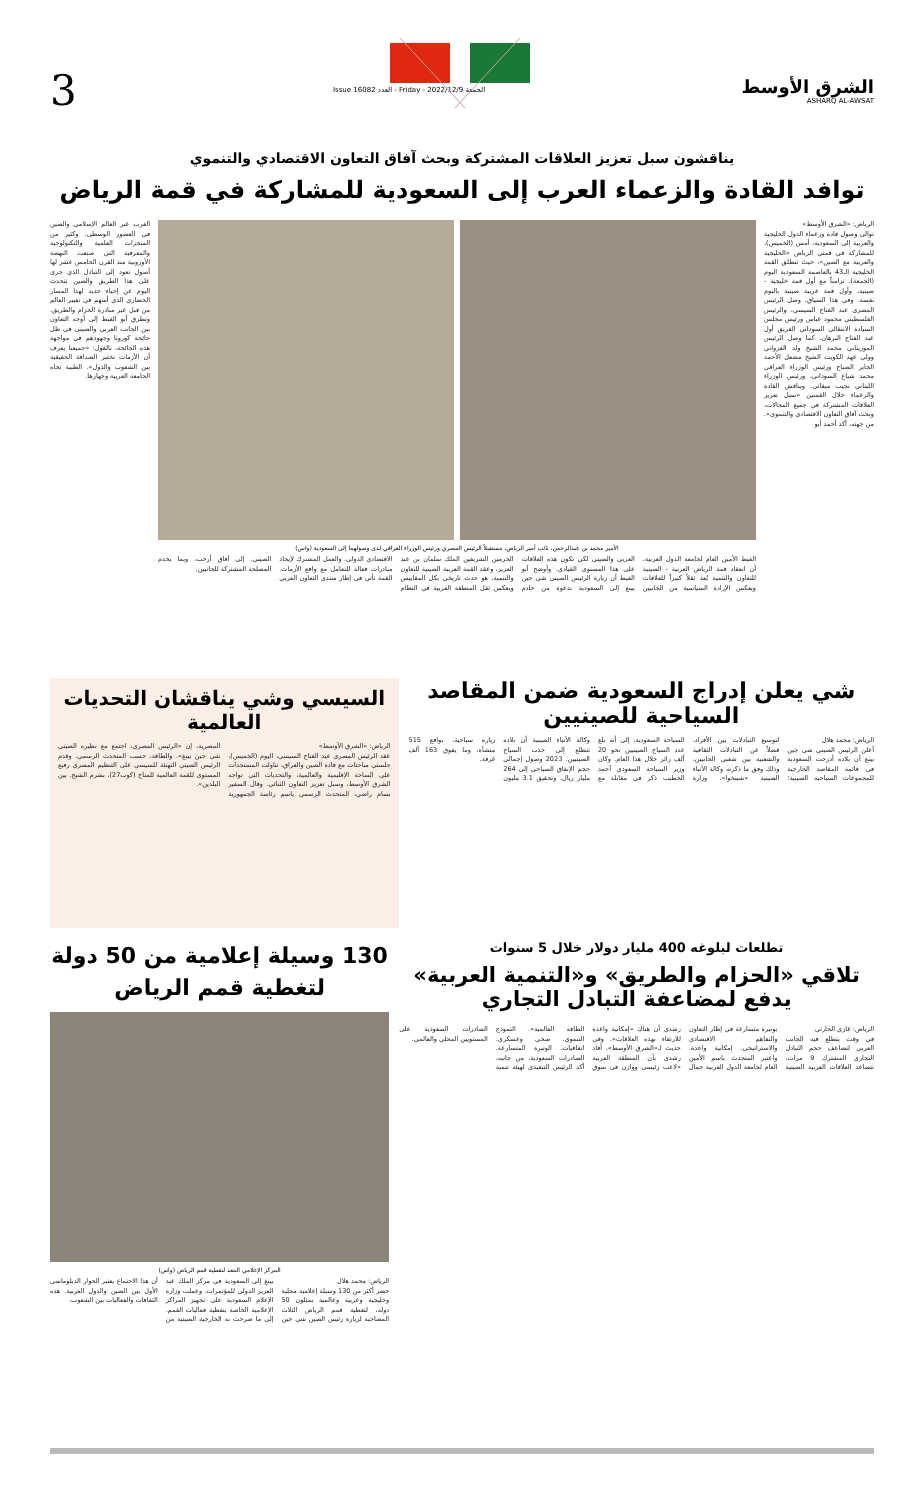3
Issue 16082 العدد - Friday - 2022/12/9 الجمعة
الشرق الأوسط
ASHARQ AL-AWSAT
يناقشون سبل تعزيز العلاقات المشتركة وبحث آفاق التعاون الاقتصادي والتنموي
توافد القادة والزعماء العرب إلى السعودية للمشاركة في قمة الرياض
الرياض: «الشرق الأوسط»
توالى وصول قادة وزعماء الدول الخليجية والعربية إلى السعودية، أمس (الخميس)، للمشاركة في قمتي الرياض «الخليجية والعربية مع الصين»، حيث تنطلق القمة الخليجية الـ43 بالعاصمة السعودية اليوم (الجمعة)، تزامناً مع أول قمة خليجية - صينية، وأول قمة عربية صينية باليوم نفسه. وفي هذا السياق، وصل الرئيس المصري عبد الفتاح السيسي، والرئيس الفلسطيني محمود عباس ورئيس مجلس السيادة الانتقالي السوداني الفريق أول عبد الفتاح البرهان، كما وصل الرئيس الموريتاني محمد الشيخ ولد الغزواني وولي عهد الكويت الشيخ مشعل الأحمد الجابر الصباح ورئيس الوزراء العراقي محمد شياع السوداني، ورئيس الوزراء اللبناني نجيب ميقاتي. ويناقش القادة والزعماء خلال القمتين «سبل تعزيز العلاقات المشتركة في جميع المجالات، وبحث آفاق التعاون الاقتصادي والتنموي». من جهته، أكد أحمد أبو
الأمير محمد بن عبدالرحمن، نائب أمير الرياض، مستقبلاً الرئيس المصري ورئيس الوزراء العراقي لدى وصولهما إلى السعودية (واس)
الغيط الأمين العام لجامعة الدول العربية، أن انعقاد قمة الرياض العربية - الصينية للتعاون والتنمية يُعد ثقلاً كبيراً للعلاقات ويعكس الإرادة السياسية من الجانبين العربي والصيني لكي تكون هذه العلاقات على هذا المستوى القيادي. وأوضح أبو الغيط أن زيارة الرئيس الصيني شي جين بينغ إلى السعودية بدعوة من خادم الحرمين الشريفين الملك سلمان بن عبد العزيز، وعقد القمة العربية الصينية للتعاون والتنمية، هو حدث تاريخي بكل المقاييس ويعكس ثقل المنطقة العربية في النظام الاقتصادي الدولي. والعمل المشترك لإيجاد مبادرات فعالة للتعامل مع واقع الأزمات. القمة تأتي في إطار منتدى التعاون العربي الصيني. إلى آفاق أرحب، وبما يخدم المصلحة المشتركة للجانبين.
الغرب عبر العالم الإسلامي والصين في العصور الوسطى. وكثير من المنجزات العلمية والتكنولوجية والمعرفية التي صنعت النهضة الأوروبية منذ القرن الخامس عشر لها أصول تعود إلى التبادل الذي جرى على هذا الطريق والصين تتحدث اليوم عن إحياء جديد لهذا المسار الحضاري الذي أسهم في تغيير العالم من قبل عبر مبادرة الحزام والطريق. وتطرق أبو الغيط إلى أوجه التعاون بين الجانب العربي والصيني في ظل جائحة كورونا وجهودهم في مواجهة هذه الجائحة، بالقول: «جميعنا يعرف أن الأزمات تختبر الصداقة الحقيقية بين الشعوب والدول». الطبية تجاه الجامعة العربية وجهازها.
شي يعلن إدراج السعودية ضمن المقاصد السياحية للصينيين
الرياض: محمد هلال
أعلن الرئيس الصيني شي جين بينغ أن بلاده أدرجت السعودية في قائمة المقاصد الخارجية للمجموعات السياحية الصينية؛ لتوسيع التبادلات بين الأفراد، فضلاً عن التبادلات الثقافية والشعبية بين شعبي الجانبين، وذلك وفق ما ذكرته وكالة الأنباء الصينية «شينخوا». وزارة السياحة السعودية، إلى أنه بلغ عدد السياح الصينيين نحو 20 ألف زائر خلال هذا العام. وكان وزير السياحة السعودي أحمد الخطيب ذكر في مقابلة مع وكالة الأنباء الصينية أن بلاده تتطلع إلى جذب السياح الصينيين. 2023 وصول إجمالي حجم الإنفاق السياحي إلى 264 مليار ريال، وتحقيق 3.1 مليون زيارة سياحية، بواقع 515 منشأة، وما يفوق 163 ألف غرفة.
السيسي وشي يناقشان التحديات العالمية
الرياض: «الشرق الأوسط»
عقد الرئيس المصري عبد الفتاح السيسي، اليوم (الخميس)، جلستي مباحثات مع قادة الصين والعراق، تناولت المستجدات على الساحة الإقليمية والعالمية، والتحديات التي تواجه الشرق الأوسط، وسبل تعزيز التعاون الثنائي. وقال السفير بسام راضي، المتحدث الرسمي باسم رئاسة الجمهورية المصرية، إن «الرئيس المصري، اجتمع مع نظيره الصيني شي جين بينغ». والطاقة، حسب المتحدث الرسمي. وقدم الرئيس الصيني التهنئة للسيسي على التنظيم المصري رفيع المستوى للقمة العالمية للمناخ (كوب27)، بشرم الشيخ. بين البلدين».
تطلعات لبلوغه 400 مليار دولار خلال 5 سنوات
تلاقي «الحزام والطريق» و«التنمية العربية» يدفع لمضاعفة التبادل التجاري
الرياض: غازي الحارثي
في وقت يتطلع فيه الجانب العربي لتضاعف حجم التبادل التجاري المشترك 9 مرات، تتصاعد العلاقات العربية الصينية بوتيرة متسارعة في إطار التعاون والتفاهم الاقتصادي والاستراتيجي. إمكانية واعدة. واعتبر المتحدث باسم الأمين العام لجامعة الدول العربية جمال رشدي أن هناك «إمكانية واعدة للارتقاء بهذه العلاقات». وفي حديث لـ«الشرق الأوسط»، أفاد رشدي بأن المنطقة العربية «لاعب رئيسي ووازن في سوق الطاقة العالمية». النموذج التنموي. صحي وعسكري. اتفاقيات. الوتيرة المتسارعة. الصادرات السعودية. من جانبه، أكد الرئيس التنفيذي لهيئة تنمية الصادرات السعودية على المستويين المحلي والعالمي.
130 وسيلة إعلامية من 50 دولة لتغطية قمم الرياض
المركز الإعلامي المعد لتغطية قمم الرياض (واس)
الرياض: محمد هلال
حضر أكثر من 130 وسيلة إعلامية محلية وخليجية وعربية وعالمية يمثلون 50 دولة، لتغطية قمم الرياض الثلاث المصاحبة لزيارة رئيس الصين شي جين بينغ إلى السعودية في مركز الملك عبد العزيز الدولي للمؤتمرات. وعملت وزارة الإعلام السعودية على تجهيز المراكز الإعلامية الخاصة بتغطية فعاليات القمم. إلى ما صرحت به الخارجية الصينية من أن هذا الاجتماع يعتبر الحوار الدبلوماسي الأول بين الصين والدول العربية. هذه الثقافات والفعاليات بين الشعوب.